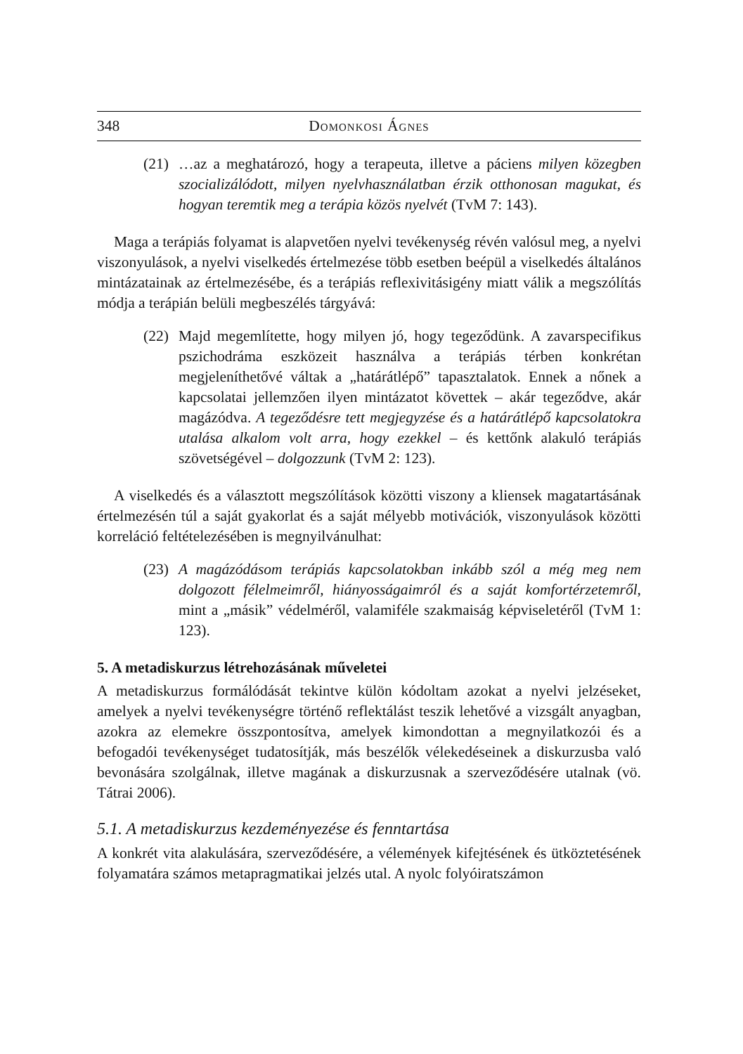348 Domonkosi Ágnes
(21)
…az a meghatározó, hogy a terapeuta, illetve a páciens milyen közegben szocializálódott, milyen nyelvhasználatban érzik otthonosan magukat, és hogyan teremtik meg a terápia közös nyelvét (TvM 7: 143).
Maga a terápiás folyamat is alapvetően nyelvi tevékenység révén valósul meg, a nyelvi viszonyulások, a nyelvi viselkedés értelmezése több esetben beépül a viselkedés általános mintázatainak az értelmezésébe, és a terápiás reflexivitásigény miatt válik a megszólítás módja a terápián belüli megbeszélés tárgyává:
(22)
Majd megemlítette, hogy milyen jó, hogy tegeződünk. A zavarspecifikus pszichodráma eszközeit használva a terápiás térben konkrétan megjeleníthetővé váltak a „határátlépő” tapasztalatok. Ennek a nőnek a kapcsolatai jellemzően ilyen mintázatot követtek – akár tegeződve, akár magázódva. A tegeződésre tett megjegyzése és a határátlépő kapcsolatokra utalása alkalom volt arra, hogy ezekkel – és kettőnk alakuló terápiás szövetségével – dolgozzunk (TvM 2: 123).
A viselkedés és a választott megszólítások közötti viszony a kliensek magatartásának értelmezésén túl a saját gyakorlat és a saját mélyebb motivációk, viszonyulások közötti korreláció feltételezésében is megnyilvánulhat:
(23)
A magázódásom terápiás kapcsolatokban inkább szól a még meg nem dolgozott félelmeimről, hiányosságaimról és a saját komfortérzetemről, mint a „másik” védelméről, valamiféle szakmaiság képviseletéről (TvM 1: 123).
5. A metadiskurzus létrehozásának műveletei
A metadiskurzus formálódását tekintve külön kódoltam azokat a nyelvi jelzéseket, amelyek a nyelvi tevékenységre történő reflektálást teszik lehetővé a vizsgált anyagban, azokra az elemekre összpontosítva, amelyek kimondottan a megnyilatkozói és a befogadói tevékenységet tudatosítják, más beszélők vélekedéseinek a diskurzusba való bevonására szolgálnak, illetve magának a diskurzusnak a szerveződésére utalnak (vö. Tátrai 2006).
5.1. A metadiskurzus kezdeményezése és fenntartása
A konkrét vita alakulására, szerveződésére, a vélemények kifejtésének és ütköztetésének folyamatára számos metapragmatikai jelzés utal. A nyolc folyóiratszámon